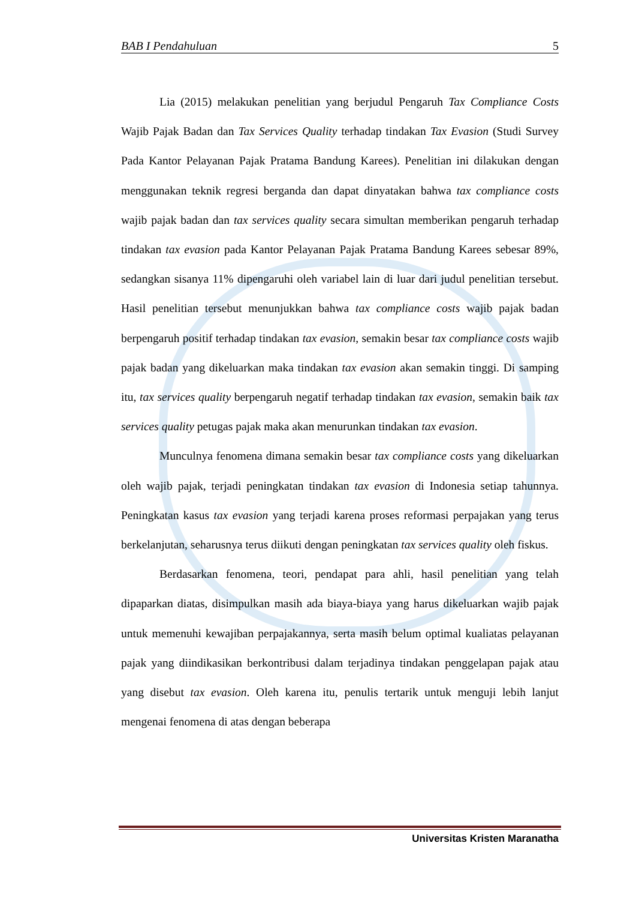BAB I Pendahuluan 5
Lia (2015) melakukan penelitian yang berjudul Pengaruh Tax Compliance Costs Wajib Pajak Badan dan Tax Services Quality terhadap tindakan Tax Evasion (Studi Survey Pada Kantor Pelayanan Pajak Pratama Bandung Karees). Penelitian ini dilakukan dengan menggunakan teknik regresi berganda dan dapat dinyatakan bahwa tax compliance costs wajib pajak badan dan tax services quality secara simultan memberikan pengaruh terhadap tindakan tax evasion pada Kantor Pelayanan Pajak Pratama Bandung Karees sebesar 89%, sedangkan sisanya 11% dipengaruhi oleh variabel lain di luar dari judul penelitian tersebut. Hasil penelitian tersebut menunjukkan bahwa tax compliance costs wajib pajak badan berpengaruh positif terhadap tindakan tax evasion, semakin besar tax compliance costs wajib pajak badan yang dikeluarkan maka tindakan tax evasion akan semakin tinggi. Di samping itu, tax services quality berpengaruh negatif terhadap tindakan tax evasion, semakin baik tax services quality petugas pajak maka akan menurunkan tindakan tax evasion.
Munculnya fenomena dimana semakin besar tax compliance costs yang dikeluarkan oleh wajib pajak, terjadi peningkatan tindakan tax evasion di Indonesia setiap tahunnya. Peningkatan kasus tax evasion yang terjadi karena proses reformasi perpajakan yang terus berkelanjutan, seharusnya terus diikuti dengan peningkatan tax services quality oleh fiskus.
Berdasarkan fenomena, teori, pendapat para ahli, hasil penelitian yang telah dipaparkan diatas, disimpulkan masih ada biaya-biaya yang harus dikeluarkan wajib pajak untuk memenuhi kewajiban perpajakannya, serta masih belum optimal kualiatas pelayanan pajak yang diindikasikan berkontribusi dalam terjadinya tindakan penggelapan pajak atau yang disebut tax evasion. Oleh karena itu, penulis tertarik untuk menguji lebih lanjut mengenai fenomena di atas dengan beberapa
Universitas Kristen Maranatha